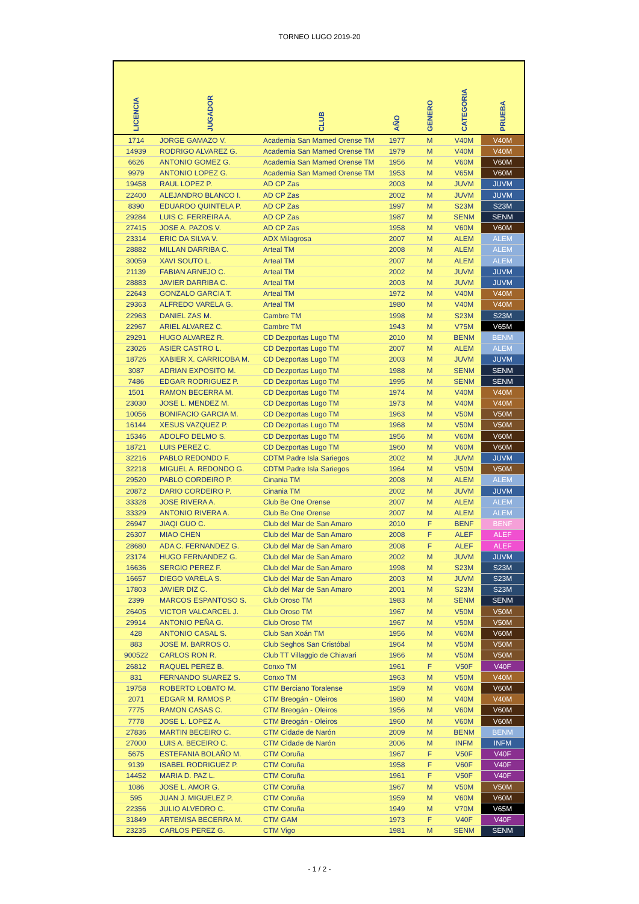TORNEO LUGO 2019-20
| LICENCIA | JUGADOR | CLUB | AÑO | GENERO | CATEGORIA | PRUEBA |
| --- | --- | --- | --- | --- | --- | --- |
| 1714 | JORGE GAMAZO V. | Academia San Mamed Orense TM | 1977 | M | V40M | V40M |
| 14939 | RODRIGO ALVAREZ G. | Academia San Mamed Orense TM | 1979 | M | V40M | V40M |
| 6626 | ANTONIO GOMEZ G. | Academia San Mamed Orense TM | 1956 | M | V60M | V60M |
| 9979 | ANTONIO LOPEZ G. | Academia San Mamed Orense TM | 1953 | M | V65M | V60M |
| 19458 | RAUL LOPEZ P. | AD CP Zas | 2003 | M | JUVM | JUVM |
| 22400 | ALEJANDRO BLANCO I. | AD CP Zas | 2002 | M | JUVM | JUVM |
| 8390 | EDUARDO QUINTELA P. | AD CP Zas | 1997 | M | S23M | S23M |
| 29284 | LUIS C. FERREIRA A. | AD CP Zas | 1987 | M | SENM | SENM |
| 27415 | JOSE A. PAZOS V. | AD CP Zas | 1958 | M | V60M | V60M |
| 23314 | ERIC DA SILVA V. | ADX Milagrosa | 2007 | M | ALEM | ALEM |
| 28882 | MILLAN DARRIBA C. | Arteal TM | 2008 | M | ALEM | ALEM |
| 30059 | XAVI SOUTO L. | Arteal TM | 2007 | M | ALEM | ALEM |
| 21139 | FABIAN ARNEJO C. | Arteal TM | 2002 | M | JUVM | JUVM |
| 28883 | JAVIER DARRIBA C. | Arteal TM | 2003 | M | JUVM | JUVM |
| 22643 | GONZALO GARCIA T. | Arteal TM | 1972 | M | V40M | V40M |
| 29363 | ALFREDO VARELA G. | Arteal TM | 1980 | M | V40M | V40M |
| 22963 | DANIEL ZAS M. | Cambre TM | 1998 | M | S23M | S23M |
| 22967 | ARIEL ALVAREZ C. | Cambre TM | 1943 | M | V75M | V65M |
| 29291 | HUGO ALVAREZ R. | CD Dezportas Lugo TM | 2010 | M | BENM | BENM |
| 23026 | ASIER CASTRO L. | CD Dezportas Lugo TM | 2007 | M | ALEM | ALEM |
| 18726 | XABIER X. CARRICOBA M. | CD Dezportas Lugo TM | 2003 | M | JUVM | JUVM |
| 3087 | ADRIAN EXPOSITO M. | CD Dezportas Lugo TM | 1988 | M | SENM | SENM |
| 7486 | EDGAR RODRIGUEZ P. | CD Dezportas Lugo TM | 1995 | M | SENM | SENM |
| 1501 | RAMON BECERRA M. | CD Dezportas Lugo TM | 1974 | M | V40M | V40M |
| 23030 | JOSE L. MENDEZ M. | CD Dezportas Lugo TM | 1973 | M | V40M | V40M |
| 10056 | BONIFACIO GARCIA M. | CD Dezportas Lugo TM | 1963 | M | V50M | V50M |
| 16144 | XESUS VAZQUEZ P. | CD Dezportas Lugo TM | 1968 | M | V50M | V50M |
| 15346 | ADOLFO DELMO S. | CD Dezportas Lugo TM | 1956 | M | V60M | V60M |
| 18721 | LUIS PEREZ C. | CD Dezportas Lugo TM | 1960 | M | V60M | V60M |
| 32216 | PABLO REDONDO F. | CDTM Padre Isla Sariegos | 2002 | M | JUVM | JUVM |
| 32218 | MIGUEL A. REDONDO G. | CDTM Padre Isla Sariegos | 1964 | M | V50M | V50M |
| 29520 | PABLO CORDEIRO P. | Cinania TM | 2008 | M | ALEM | ALEM |
| 20872 | DARIO CORDEIRO P. | Cinania TM | 2002 | M | JUVM | JUVM |
| 33328 | JOSE RIVERA A. | Club Be One Orense | 2007 | M | ALEM | ALEM |
| 33329 | ANTONIO RIVERA A. | Club Be One Orense | 2007 | M | ALEM | ALEM |
| 26947 | JIAQI GUO C. | Club del Mar de San Amaro | 2010 | F | BENF | BENF |
| 26307 | MIAO CHEN | Club del Mar de San Amaro | 2008 | F | ALEF | ALEF |
| 28680 | ADA C. FERNANDEZ G. | Club del Mar de San Amaro | 2008 | F | ALEF | ALEF |
| 23174 | HUGO FERNANDEZ G. | Club del Mar de San Amaro | 2002 | M | JUVM | JUVM |
| 16636 | SERGIO PEREZ F. | Club del Mar de San Amaro | 1998 | M | S23M | S23M |
| 16657 | DIEGO VARELA S. | Club del Mar de San Amaro | 2003 | M | JUVM | S23M |
| 17803 | JAVIER DIZ C. | Club del Mar de San Amaro | 2001 | M | S23M | S23M |
| 2399 | MARCOS ESPANTOSO S. | Club Oroso TM | 1983 | M | SENM | SENM |
| 26405 | VICTOR VALCARCEL J. | Club Oroso TM | 1967 | M | V50M | V50M |
| 29914 | ANTONIO PEÑA G. | Club Oroso TM | 1967 | M | V50M | V50M |
| 428 | ANTONIO CASAL S. | Club San Xoán TM | 1956 | M | V60M | V60M |
| 883 | JOSE M. BARROS O. | Club Seghos San Cristóbal | 1964 | M | V50M | V50M |
| 900522 | CARLOS RON R. | Club TT Villaggio de Chiavari | 1966 | M | V50M | V50M |
| 26812 | RAQUEL PEREZ B. | Conxo TM | 1961 | F | V50F | V40F |
| 831 | FERNANDO SUAREZ S. | Conxo TM | 1963 | M | V50M | V40M |
| 19758 | ROBERTO LOBATO M. | CTM Berciano Toralense | 1959 | M | V60M | V60M |
| 2071 | EDGAR M. RAMOS P. | CTM Breogán - Oleiros | 1980 | M | V40M | V40M |
| 7775 | RAMON CASAS C. | CTM Breogán - Oleiros | 1956 | M | V60M | V60M |
| 7778 | JOSE L. LOPEZ A. | CTM Breogán - Oleiros | 1960 | M | V60M | V60M |
| 27836 | MARTIN BECEIRO C. | CTM Cidade de Narón | 2009 | M | BENM | BENM |
| 27000 | LUIS A. BECEIRO C. | CTM Cidade de Narón | 2006 | M | INFM | INFM |
| 5675 | ESTEFANIA BOLAÑO M. | CTM Coruña | 1967 | F | V50F | V40F |
| 9139 | ISABEL RODRIGUEZ P. | CTM Coruña | 1958 | F | V60F | V40F |
| 14452 | MARIA D. PAZ L. | CTM Coruña | 1961 | F | V50F | V40F |
| 1086 | JOSE L. AMOR G. | CTM Coruña | 1967 | M | V50M | V50M |
| 595 | JUAN J. MIGUELEZ P. | CTM Coruña | 1959 | M | V60M | V60M |
| 22356 | JULIO ALVEDRO C. | CTM Coruña | 1949 | M | V70M | V65M |
| 31849 | ARTEMISA BECERRA M. | CTM GAM | 1973 | F | V40F | V40F |
| 23235 | CARLOS PEREZ G. | CTM Vigo | 1981 | M | SENM | SENM |
- 1 / 2 -